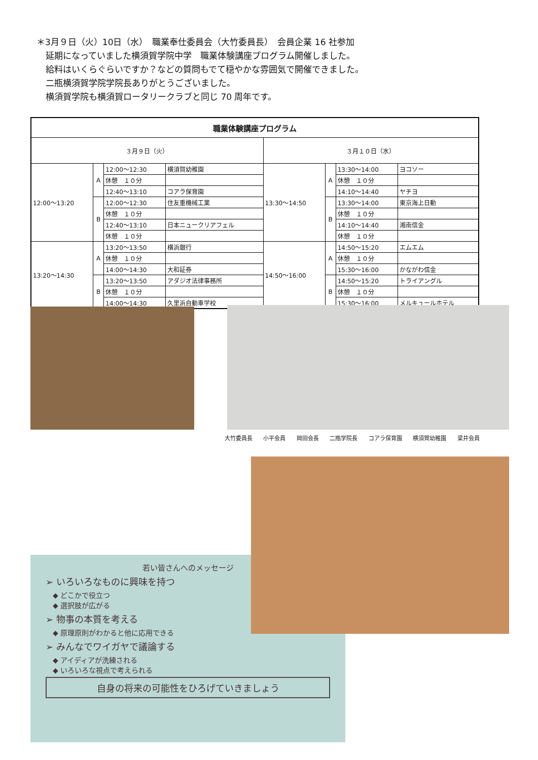＊3月９日（火）10日（水）　職業奉仕委員会（大竹委員長）　会員企業 16 社参加
延期になっていました横須賀学院中学　職業体験講座プログラム開催しました。
給料はいくらぐらいですか？などの質問もでて穏やかな雰囲気で開催できました。
二瓶横須賀学院学院長ありがとうございました。
横須賀学院も横須賀ロータリークラブと同じ 70 周年です。
| 職業体験講座プログラム | | | | | | | |
| --- | --- | --- | --- | --- | --- | --- | --- |
| ３月９日（火） | | | | ３月１０日（水） | | | |
| 12:00～13:20 | A | 12:00～12:30 | 横須賀幼稚園 | 13:30～14:50 | A | 13:30～14:00 | ヨコソー |
| | | 休憩 １０分 | | | | 休憩 １０分 | |
| | | 12:40～13:10 | コアラ保育園 | | | 14:10～14:40 | ヤチヨ |
| | B | 12:00～12:30 | 住友重機械工業 | | B | 13:30～14:00 | 東京海上日動 |
| | | 休憩 １０分 | | | | 休憩 １０分 | |
| | | 12:40～13:10 | 日本ニュークリアフェル | | | 14:10～14:40 | 湘南信金 |
| | | 休憩 １０分 | | | | 休憩 １０分 | |
| 13:20～14:30 | A | 13:20～13:50 | 横浜銀行 | 14:50～16:00 | A | 14:50～15:20 | エムエム |
| | | 休憩 １０分 | | | | 休憩 １０分 | |
| | | 14:00～14:30 | 大和証券 | | | 15:30～16:00 | かながわ信金 |
| | B | 13:20～13:50 | アダジオ法律事務所 | | B | 14:50～15:20 | トライアングル |
| | | 休憩 １０分 | | | | 休憩 １０分 | |
| | | 14:00～14:30 | 久里浜自動車学校 | | | 15:30～16:00 | メルキュールホテル |
大竹委員長 小平会員 岡田会長 二瓶学院長 コアラ保育園 横須賀幼稚園 梁井会員
若い皆さんへのメッセージ
➢ いろいろなものに興味を持つ
　◆ どこかで役立つ
　◆ 選択肢が広がる
➢ 物事の本質を考える
　◆ 原理原則がわかると他に応用できる
➢ みんなでワイガヤで議論する
　◆ アイディアが洗練される
　◆ いろいろな視点で考えられる
自身の将来の可能性をひろげていきましょう